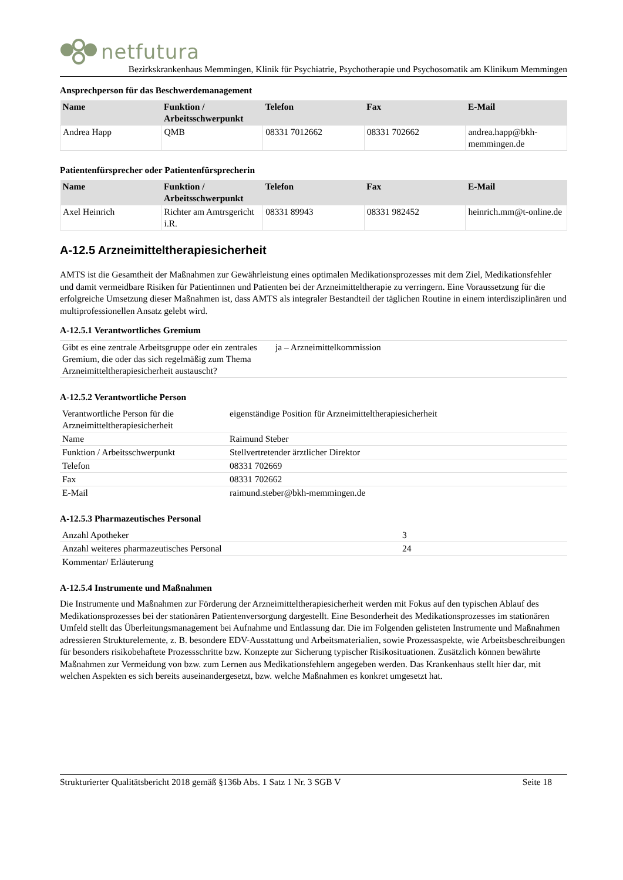netfutura
Bezirkskrankenhaus Memmingen, Klinik für Psychiatrie, Psychotherapie und Psychosomatik am Klinikum Memmingen
Ansprechperson für das Beschwerdemanagement
| Name | Funktion / Arbeitsschwerpunkt | Telefon | Fax | E-Mail |
| --- | --- | --- | --- | --- |
| Andrea Happ | QMB | 08331 7012662 | 08331 702662 | andrea.happ@bkh-memmingen.de |
Patientenfürsprecher oder Patientenfürsprecherin
| Name | Funktion / Arbeitsschwerpunkt | Telefon | Fax | E-Mail |
| --- | --- | --- | --- | --- |
| Axel Heinrich | Richter am Amtrsgericht i.R. | 08331 89943 | 08331 982452 | heinrich.mm@t-online.de |
A-12.5 Arzneimitteltherapiesicherheit
AMTS ist die Gesamtheit der Maßnahmen zur Gewährleistung eines optimalen Medikationsprozesses mit dem Ziel, Medikationsfehler und damit vermeidbare Risiken für Patientinnen und Patienten bei der Arzneimitteltherapie zu verringern. Eine Voraussetzung für die erfolgreiche Umsetzung dieser Maßnahmen ist, dass AMTS als integraler Bestandteil der täglichen Routine in einem interdisziplinären und multiprofessionellen Ansatz gelebt wird.
A-12.5.1 Verantwortliches Gremium
| Gibt es eine zentrale Arbeitsgruppe oder ein zentrales Gremium, die oder das sich regelmäßig zum Thema Arzneimitteltherapiesicherheit austauscht? | ja – Arzneimittelkommission |
A-12.5.2 Verantwortliche Person
| Verantwortliche Person für die Arzneimitteltherapiesicherheit | eigenständige Position für Arzneimitteltherapiesicherheit |
| Name | Raimund Steber |
| Funktion / Arbeitsschwerpunkt | Stellvertretender ärztlicher Direktor |
| Telefon | 08331 702669 |
| Fax | 08331 702662 |
| E-Mail | raimund.steber@bkh-memmingen.de |
A-12.5.3 Pharmazeutisches Personal
| Anzahl Apotheker | 3 |
| Anzahl weiteres pharmazeutisches Personal | 24 |
| Kommentar/ Erläuterung | |
A-12.5.4 Instrumente und Maßnahmen
Die Instrumente und Maßnahmen zur Förderung der Arzneimitteltherapiesicherheit werden mit Fokus auf den typischen Ablauf des Medikationsprozesses bei der stationären Patientenversorgung dargestellt. Eine Besonderheit des Medikationsprozesses im stationären Umfeld stellt das Überleitungsmanagement bei Aufnahme und Entlassung dar. Die im Folgenden gelisteten Instrumente und Maßnahmen adressieren Strukturelemente, z. B. besondere EDV-Ausstattung und Arbeitsmaterialien, sowie Prozessaspekte, wie Arbeitsbeschreibungen für besonders risikobehaftete Prozessschritte bzw. Konzepte zur Sicherung typischer Risikosituationen. Zusätzlich können bewährte Maßnahmen zur Vermeidung von bzw. zum Lernen aus Medikationsfehlern angegeben werden. Das Krankenhaus stellt hier dar, mit welchen Aspekten es sich bereits auseinandergesetzt, bzw. welche Maßnahmen es konkret umgesetzt hat.
Strukturierter Qualitätsbericht 2018 gemäß §136b Abs. 1 Satz 1 Nr. 3 SGB V Seite 18